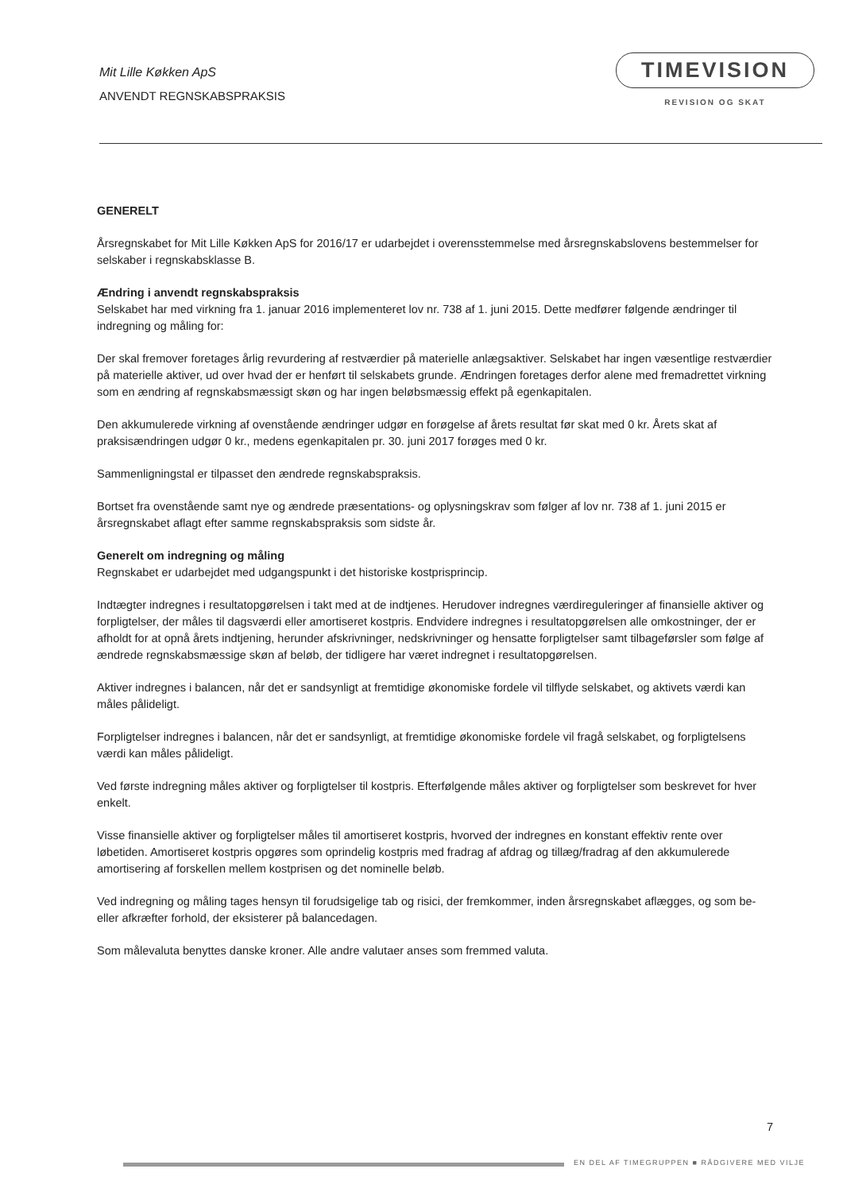Mit Lille Køkken ApS
ANVENDT REGNSKABSPRAKSIS
TIMEVISION
REVISION OG SKAT
GENERELT
Årsregnskabet for Mit Lille Køkken ApS for 2016/17 er udarbejdet i overensstemmelse med årsregnskabslovens bestemmelser for selskaber i regnskabsklasse B.
Ændring i anvendt regnskabspraksis
Selskabet har med virkning fra 1. januar 2016 implementeret lov nr. 738 af 1. juni 2015. Dette medfører følgende ændringer til indregning og måling for:
Der skal fremover foretages årlig revurdering af restværdier på materielle anlægsaktiver. Selskabet har ingen væsentlige restværdier på materielle aktiver, ud over hvad der er henført til selskabets grunde. Ændringen foretages derfor alene med fremadrettet virkning som en ændring af regnskabsmæssigt skøn og har ingen beløbsmæssig effekt på egenkapitalen.
Den akkumulerede virkning af ovenstående ændringer udgør en forøgelse af årets resultat før skat med 0 kr. Årets skat af praksisændringen udgør 0 kr., medens egenkapitalen pr. 30. juni 2017 forøges med 0 kr.
Sammenligningstal er tilpasset den ændrede regnskabspraksis.
Bortset fra ovenstående samt nye og ændrede præsentations- og oplysningskrav som følger af lov nr. 738 af 1. juni 2015 er årsregnskabet aflagt efter samme regnskabspraksis som sidste år.
Generelt om indregning og måling
Regnskabet er udarbejdet med udgangspunkt i det historiske kostprisprincip.
Indtægter indregnes i resultatopgørelsen i takt med at de indtjenes. Herudover indregnes værdireguleringer af finansielle aktiver og forpligtelser, der måles til dagsværdi eller amortiseret kostpris. Endvidere indregnes i resultatopgørelsen alle omkostninger, der er afholdt for at opnå årets indtjening, herunder afskrivninger, nedskrivninger og hensatte forpligtelser samt tilbageførsler som følge af ændrede regnskabsmæssige skøn af beløb, der tidligere har været indregnet i resultatopgørelsen.
Aktiver indregnes i balancen, når det er sandsynligt at fremtidige økonomiske fordele vil tilflyde selskabet, og aktivets værdi kan måles pålideligt.
Forpligtelser indregnes i balancen, når det er sandsynligt, at fremtidige økonomiske fordele vil fragå selskabet, og forpligtelsens værdi kan måles pålideligt.
Ved første indregning måles aktiver og forpligtelser til kostpris. Efterfølgende måles aktiver og forpligtelser som beskrevet for hver enkelt.
Visse finansielle aktiver og forpligtelser måles til amortiseret kostpris, hvorved der indregnes en konstant effektiv rente over løbetiden. Amortiseret kostpris opgøres som oprindelig kostpris med fradrag af afdrag og tillæg/fradrag af den akkumulerede amortisering af forskellen mellem kostprisen og det nominelle beløb.
Ved indregning og måling tages hensyn til forudsigelige tab og risici, der fremkommer, inden årsregnskabet aflægges, og som be- eller afkræfter forhold, der eksisterer på balancedagen.
Som målevaluta benyttes danske kroner. Alle andre valutaer anses som fremmed valuta.
7
EN DEL AF TIMEGRUPPEN ■ RÅDGIVERE MED VILJE